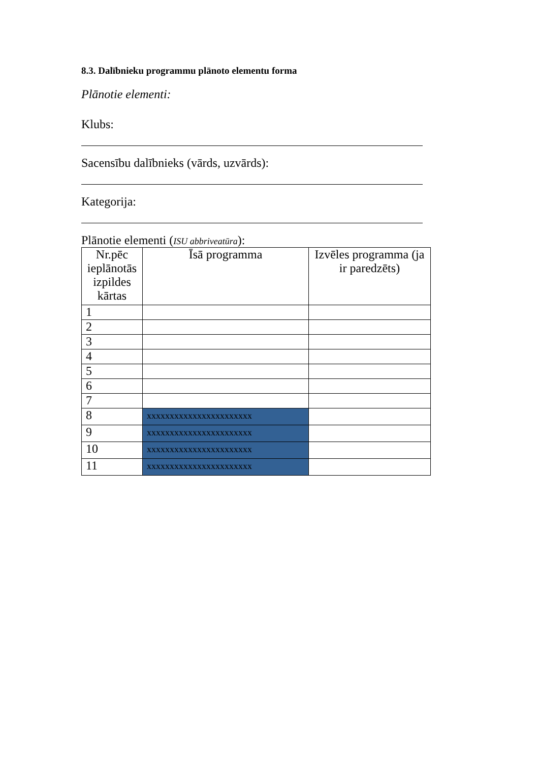8.3. Dalībnieku programmu plānoto elementu forma
Plānotie elementi:
Klubs:
Sacensību dalībnieks (vārds, uzvārds):
Kategorija:
Plānotie elementi (ISU abbriveatūra):
| Nr.pēc ieplānotās izpildes kārtas | Īsā programma | Izvēles programma (ja ir paredzēts) |
| --- | --- | --- |
| 1 | | |
| 2 | | |
| 3 | | |
| 4 | | |
| 5 | | |
| 6 | | |
| 7 | | |
| 8 | xxxxxxxxxxxxxxxxxxxxxxx | |
| 9 | xxxxxxxxxxxxxxxxxxxxxxx | |
| 10 | xxxxxxxxxxxxxxxxxxxxxxx | |
| 11 | xxxxxxxxxxxxxxxxxxxxxxx | |